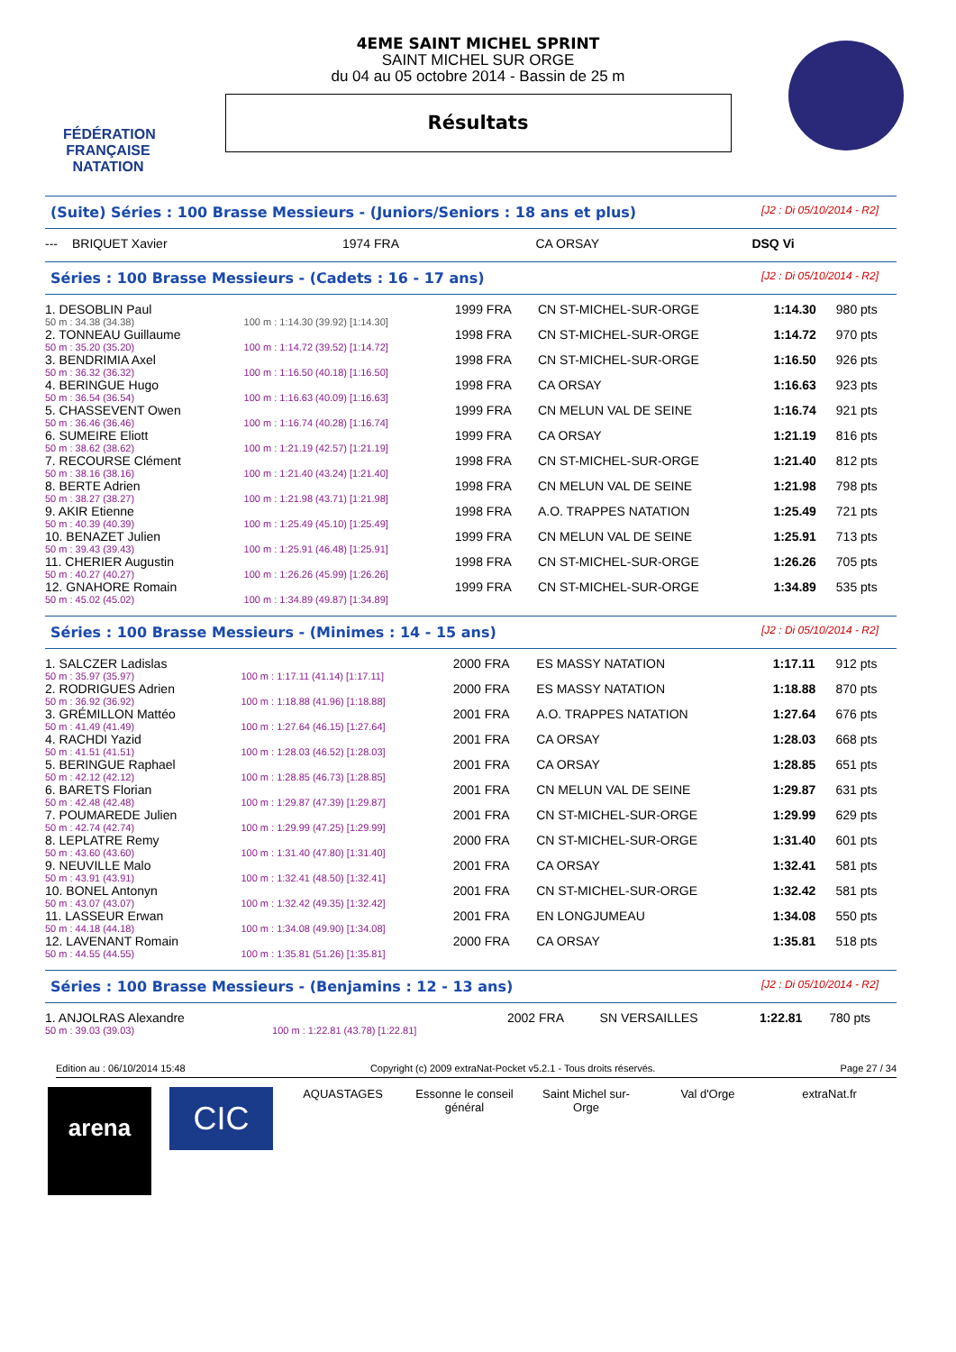FÉDÉRATION FRANÇAISE NATATION
4EME SAINT MICHEL SPRINT
SAINT MICHEL SUR ORGE
du 04 au 05 octobre 2014 - Bassin de 25 m
Résultats
(Suite) Séries : 100 Brasse Messieurs - (Juniors/Seniors : 18 ans et plus) [J2 : Di 05/10/2014 - R2]
| --- | BRIQUET Xavier | 1974 FRA | CA ORSAY | DSQ Vi | |
Séries : 100 Brasse Messieurs - (Cadets : 16 - 17 ans) [J2 : Di 05/10/2014 - R2]
| 1. DESOBLIN Paul | | 1999 FRA | CN ST-MICHEL-SUR-ORGE | 1:14.30 | 980 pts |
| 50 m : 34.38 (34.38) | 100 m : 1:14.30 (39.92) [1:14.30] | | | | |
| 2. TONNEAU Guillaume | | 1998 FRA | CN ST-MICHEL-SUR-ORGE | 1:14.72 | 970 pts |
| 50 m : 35.20 (35.20) | 100 m : 1:14.72 (39.52) [1:14.72] | | | | |
| 3. BENDRIMIA Axel | | 1998 FRA | CN ST-MICHEL-SUR-ORGE | 1:16.50 | 926 pts |
| 50 m : 36.32 (36.32) | 100 m : 1:16.50 (40.18) [1:16.50] | | | | |
| 4. BERINGUE Hugo | | 1998 FRA | CA ORSAY | 1:16.63 | 923 pts |
| 50 m : 36.54 (36.54) | 100 m : 1:16.63 (40.09) [1:16.63] | | | | |
| 5. CHASSEVENT Owen | | 1999 FRA | CN MELUN VAL DE SEINE | 1:16.74 | 921 pts |
| 50 m : 36.46 (36.46) | 100 m : 1:16.74 (40.28) [1:16.74] | | | | |
| 6. SUMEIRE Eliott | | 1999 FRA | CA ORSAY | 1:21.19 | 816 pts |
| 50 m : 38.62 (38.62) | 100 m : 1:21.19 (42.57) [1:21.19] | | | | |
| 7. RECOURSE Clément | | 1998 FRA | CN ST-MICHEL-SUR-ORGE | 1:21.40 | 812 pts |
| 50 m : 38.16 (38.16) | 100 m : 1:21.40 (43.24) [1:21.40] | | | | |
| 8. BERTE Adrien | | 1998 FRA | CN MELUN VAL DE SEINE | 1:21.98 | 798 pts |
| 50 m : 38.27 (38.27) | 100 m : 1:21.98 (43.71) [1:21.98] | | | | |
| 9. AKIR Etienne | | 1998 FRA | A.O. TRAPPES NATATION | 1:25.49 | 721 pts |
| 50 m : 40.39 (40.39) | 100 m : 1:25.49 (45.10) [1:25.49] | | | | |
| 10. BENAZET Julien | | 1999 FRA | CN MELUN VAL DE SEINE | 1:25.91 | 713 pts |
| 50 m : 39.43 (39.43) | 100 m : 1:25.91 (46.48) [1:25.91] | | | | |
| 11. CHERIER Augustin | | 1998 FRA | CN ST-MICHEL-SUR-ORGE | 1:26.26 | 705 pts |
| 50 m : 40.27 (40.27) | 100 m : 1:26.26 (45.99) [1:26.26] | | | | |
| 12. GNAHORE Romain | | 1999 FRA | CN ST-MICHEL-SUR-ORGE | 1:34.89 | 535 pts |
| 50 m : 45.02 (45.02) | 100 m : 1:34.89 (49.87) [1:34.89] | | | | |
Séries : 100 Brasse Messieurs - (Minimes : 14 - 15 ans) [J2 : Di 05/10/2014 - R2]
| 1. SALCZER Ladislas | | 2000 FRA | ES MASSY NATATION | 1:17.11 | 912 pts |
| 50 m : 35.97 (35.97) | 100 m : 1:17.11 (41.14) [1:17.11] | | | | |
| 2. RODRIGUES Adrien | | 2000 FRA | ES MASSY NATATION | 1:18.88 | 870 pts |
| 50 m : 36.92 (36.92) | 100 m : 1:18.88 (41.96) [1:18.88] | | | | |
| 3. GRÉMILLON Mattéo | | 2001 FRA | A.O. TRAPPES NATATION | 1:27.64 | 676 pts |
| 50 m : 41.49 (41.49) | 100 m : 1:27.64 (46.15) [1:27.64] | | | | |
| 4. RACHDI Yazid | | 2001 FRA | CA ORSAY | 1:28.03 | 668 pts |
| 50 m : 41.51 (41.51) | 100 m : 1:28.03 (46.52) [1:28.03] | | | | |
| 5. BERINGUE Raphael | | 2001 FRA | CA ORSAY | 1:28.85 | 651 pts |
| 50 m : 42.12 (42.12) | 100 m : 1:28.85 (46.73) [1:28.85] | | | | |
| 6. BARETS Florian | | 2001 FRA | CN MELUN VAL DE SEINE | 1:29.87 | 631 pts |
| 50 m : 42.48 (42.48) | 100 m : 1:29.87 (47.39) [1:29.87] | | | | |
| 7. POUMAREDE Julien | | 2001 FRA | CN ST-MICHEL-SUR-ORGE | 1:29.99 | 629 pts |
| 50 m : 42.74 (42.74) | 100 m : 1:29.99 (47.25) [1:29.99] | | | | |
| 8. LEPLATRE Remy | | 2000 FRA | CN ST-MICHEL-SUR-ORGE | 1:31.40 | 601 pts |
| 50 m : 43.60 (43.60) | 100 m : 1:31.40 (47.80) [1:31.40] | | | | |
| 9. NEUVILLE Malo | | 2001 FRA | CA ORSAY | 1:32.41 | 581 pts |
| 50 m : 43.91 (43.91) | 100 m : 1:32.41 (48.50) [1:32.41] | | | | |
| 10. BONEL Antonyn | | 2001 FRA | CN ST-MICHEL-SUR-ORGE | 1:32.42 | 581 pts |
| 50 m : 43.07 (43.07) | 100 m : 1:32.42 (49.35) [1:32.42] | | | | |
| 11. LASSEUR Erwan | | 2001 FRA | EN LONGJUMEAU | 1:34.08 | 550 pts |
| 50 m : 44.18 (44.18) | 100 m : 1:34.08 (49.90) [1:34.08] | | | | |
| 12. LAVENANT Romain | | 2000 FRA | CA ORSAY | 1:35.81 | 518 pts |
| 50 m : 44.55 (44.55) | 100 m : 1:35.81 (51.26) [1:35.81] | | | | |
Séries : 100 Brasse Messieurs - (Benjamins : 12 - 13 ans) [J2 : Di 05/10/2014 - R2]
| 1. ANJOLRAS Alexandre | | 2002 FRA | SN VERSAILLES | 1:22.81 | 780 pts |
| 50 m : 39.03 (39.03) | 100 m : 1:22.81 (43.78) [1:22.81] | | | | |
Edition au : 06/10/2014 15:48 Copyright (c) 2009 extraNat-Pocket v5.2.1 - Tous droits réservés. Page 27 / 34
arena
CIC
AQUASTAGES Essonne le conseil général
Saint Michel sur-Orge
Val d'Orge extraNat.fr